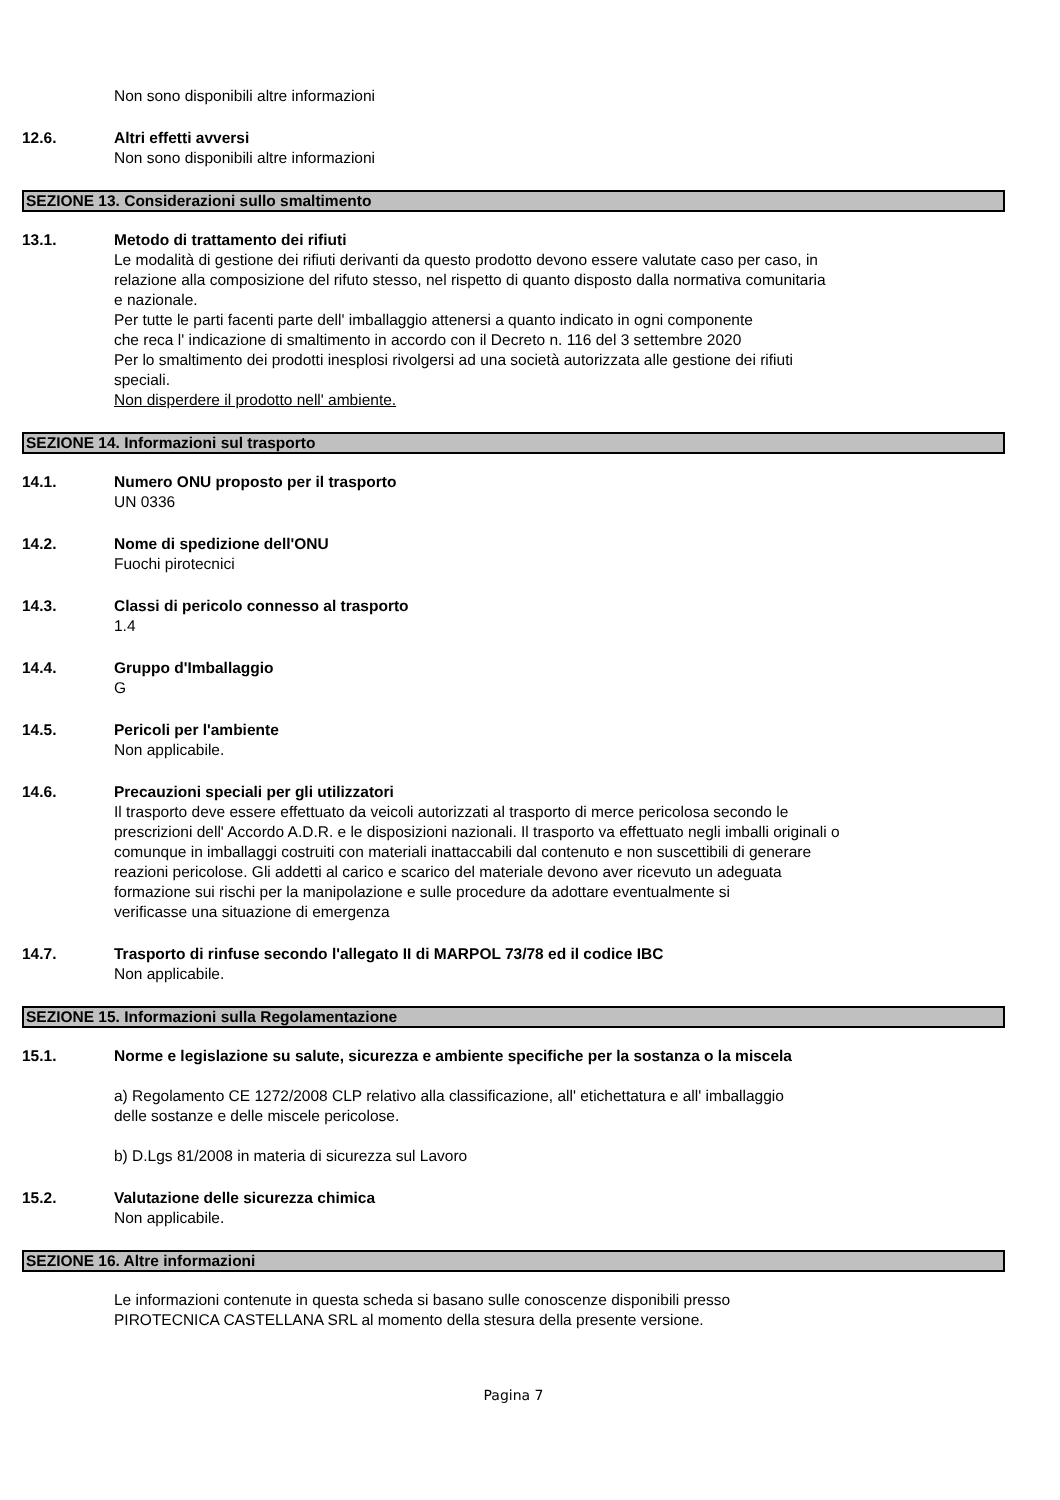Non sono disponibili altre informazioni
12.6. Altri effetti avversi
Non sono disponibili altre informazioni
SEZIONE 13. Considerazioni sullo smaltimento
13.1. Metodo di trattamento dei rifiuti
Le modalità di gestione dei rifiuti derivanti da questo prodotto devono essere valutate caso per caso, in
relazione alla composizione del rifuto stesso, nel rispetto di quanto disposto dalla normativa comunitaria
e nazionale.
Per tutte le parti facenti parte dell' imballaggio attenersi a quanto indicato in ogni componente
che reca l' indicazione di smaltimento in accordo con il Decreto n. 116 del 3 settembre 2020
Per lo smaltimento dei prodotti inesplosi rivolgersi ad una società autorizzata alle gestione dei rifiuti
speciali.
Non disperdere il prodotto nell' ambiente.
SEZIONE 14. Informazioni sul trasporto
14.1. Numero ONU proposto per il trasporto
UN 0336
14.2. Nome di spedizione dell'ONU
Fuochi pirotecnici
14.3. Classi di pericolo connesso al trasporto
1.4
14.4. Gruppo d'Imballaggio
G
14.5. Pericoli per l'ambiente
Non applicabile.
14.6. Precauzioni speciali per gli utilizzatori
Il trasporto deve essere effettuato da veicoli autorizzati al trasporto di merce pericolosa secondo le
prescrizioni dell' Accordo A.D.R. e le disposizioni nazionali. Il trasporto va effettuato negli imballi originali o
comunque in imballaggi costruiti con materiali inattaccabili dal contenuto e non suscettibili di generare
reazioni pericolose. Gli addetti al carico e scarico del materiale devono aver ricevuto un adeguata
formazione sui rischi per la manipolazione e sulle procedure da adottare eventualmente si
verificasse una situazione di emergenza
14.7. Trasporto di rinfuse secondo l'allegato II di MARPOL 73/78 ed il codice IBC
Non applicabile.
SEZIONE 15. Informazioni sulla Regolamentazione
15.1. Norme e legislazione su salute, sicurezza e ambiente specifiche per la sostanza o la miscela
a) Regolamento CE 1272/2008 CLP relativo alla classificazione, all' etichettatura e all' imballaggio
delle sostanze e delle miscele pericolose.
b) D.Lgs 81/2008 in materia di sicurezza sul Lavoro
15.2. Valutazione delle sicurezza chimica
Non applicabile.
SEZIONE 16. Altre informazioni
Le informazioni contenute in questa scheda si basano sulle conoscenze disponibili presso
PIROTECNICA CASTELLANA SRL al momento della stesura della presente versione.
Pagina 7